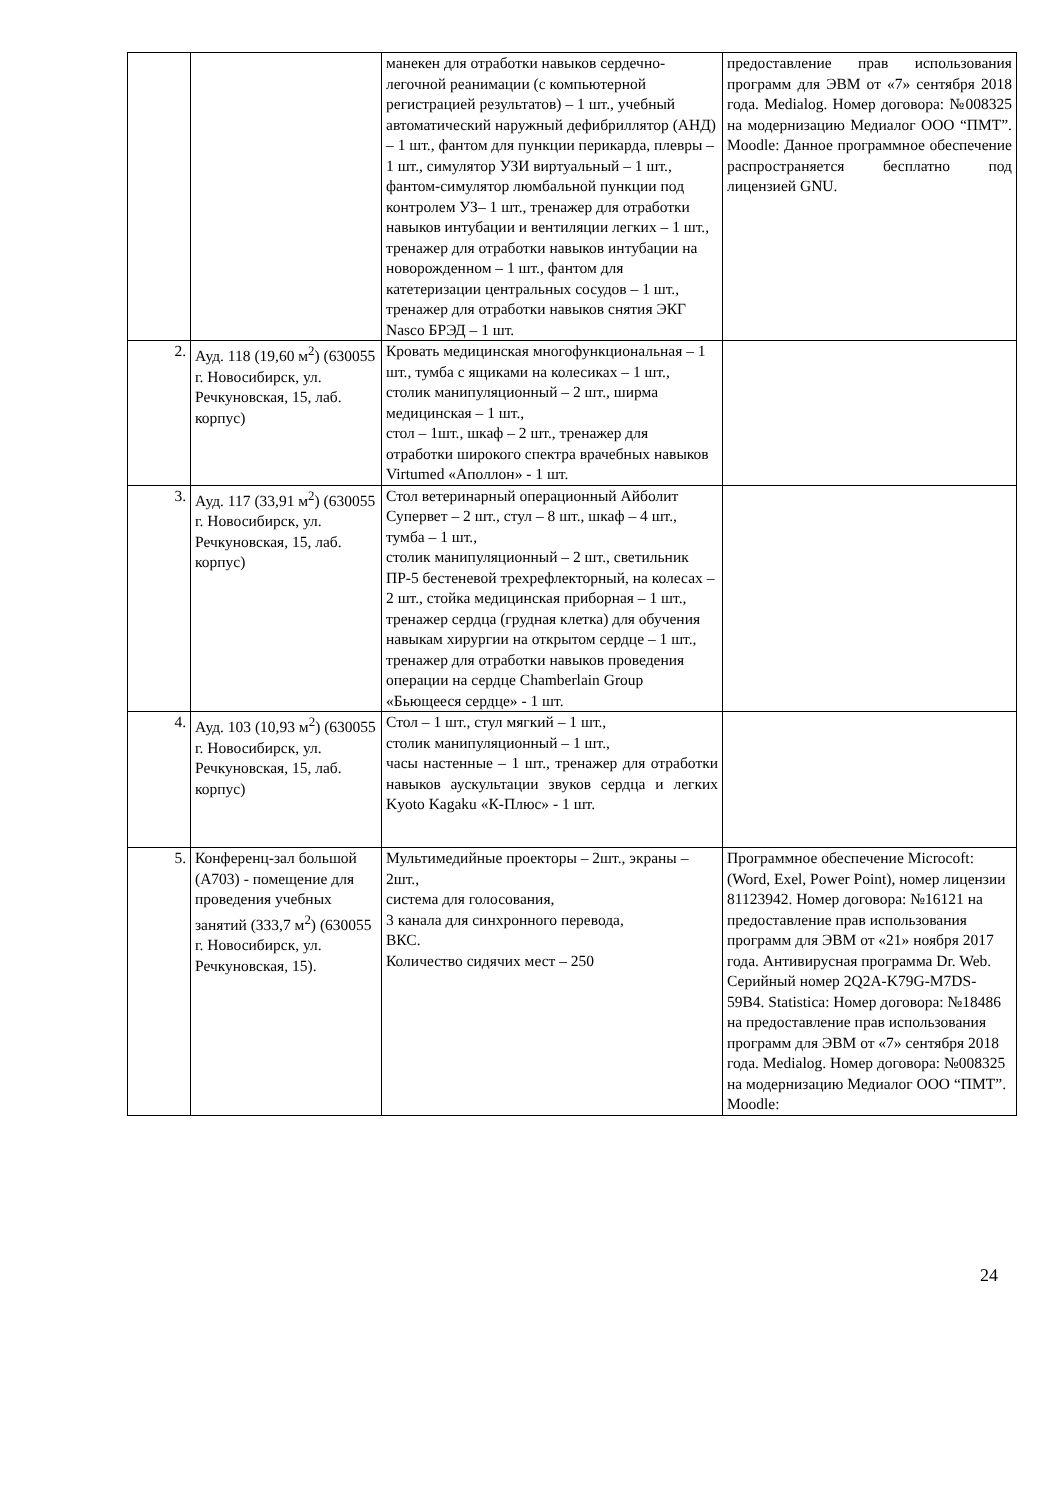| | | манекен для отработки навыков сердечно-легочной реанимации (с компьютерной регистрацией результатов) – 1 шт., учебный автоматический наружный дефибриллятор (АНД) – 1 шт., фантом для пункции перикарда, плевры – 1 шт., симулятор УЗИ виртуальный – 1 шт., фантом-симулятор люмбальной пункции под контролем УЗ– 1 шт., тренажер для отработки навыков интубации и вентиляции легких – 1 шт., тренажер для отработки навыков интубации на новорожденном – 1 шт., фантом для катетеризации центральных сосудов – 1 шт., тренажер для отработки навыков снятия ЭКГ Nasco БРЭД – 1 шт. | предоставление прав использования программ для ЭВМ от «7» сентября 2018 года. Medialog. Номер договора: №008325 на модернизацию Медиалог ООО “ПМТ”. Moodle: Данное программное обеспечение распространяется бесплатно под лицензией GNU. |
| 2. | Ауд. 118 (19,60 м<sup>2</sup>) (630055 г. Новосибирск, ул. Речкуновская, 15, лаб. корпус) | Кровать медицинская многофункциональная – 1 шт., тумба с ящиками на колесиках – 1 шт., столик манипуляционный – 2 шт., ширма медицинская – 1 шт., стол – 1шт., шкаф – 2 шт., тренажер для отработки широкого спектра врачебных навыков Virtumed «Аполлон» - 1 шт. | |
| 3. | Ауд. 117 (33,91 м<sup>2</sup>) (630055 г. Новосибирск, ул. Речкуновская, 15, лаб. корпус) | Стол ветеринарный операционный Айболит Супервет – 2 шт., стул – 8 шт., шкаф – 4 шт., тумба – 1 шт., столик манипуляционный – 2 шт., светильник ПР-5 бестеневой трехрефлекторный, на колесах – 2 шт., стойка медицинская приборная – 1 шт., тренажер сердца (грудная клетка) для обучения навыкам хирургии на открытом сердце – 1 шт., тренажер для отработки навыков проведения операции на сердце Chamberlain Group «Бьющееся сердце» - 1 шт. | |
| 4. | Ауд. 103 (10,93 м<sup>2</sup>) (630055 г. Новосибирск, ул. Речкуновская, 15, лаб. корпус) | Стол – 1 шт., стул мягкий – 1 шт., столик манипуляционный – 1 шт., часы настенные – 1 шт., тренажер для отработки навыков аускультации звуков сердца и легких Kyoto Kagaku «К-Плюс» - 1 шт. | |
| 5. | Конференц-зал большой (А703) - помещение для проведения учебных занятий (333,7 м<sup>2</sup>) (630055 г. Новосибирск, ул. Речкуновская, 15). | Мультимедийные проекторы – 2шт., экраны – 2шт., система для голосования, 3 канала для синхронного перевода, ВКС. Количество сидячих мест – 250 | Программное обеспечение Microcoft: (Word, Exel, Power Point), номер лицензии 81123942. Номер договора: №16121 на предоставление прав использования программ для ЭВМ от «21» ноября 2017 года. Антивирусная программа Dr. Web. Серийный номер 2Q2A-K79G-M7DS-59B4. Statistica: Номер договора: №18486 на предоставление прав использования программ для ЭВМ от «7» сентября 2018 года. Medialog. Номер договора: №008325 на модернизацию Медиалог ООО “ПМТ”. Moodle: |
24